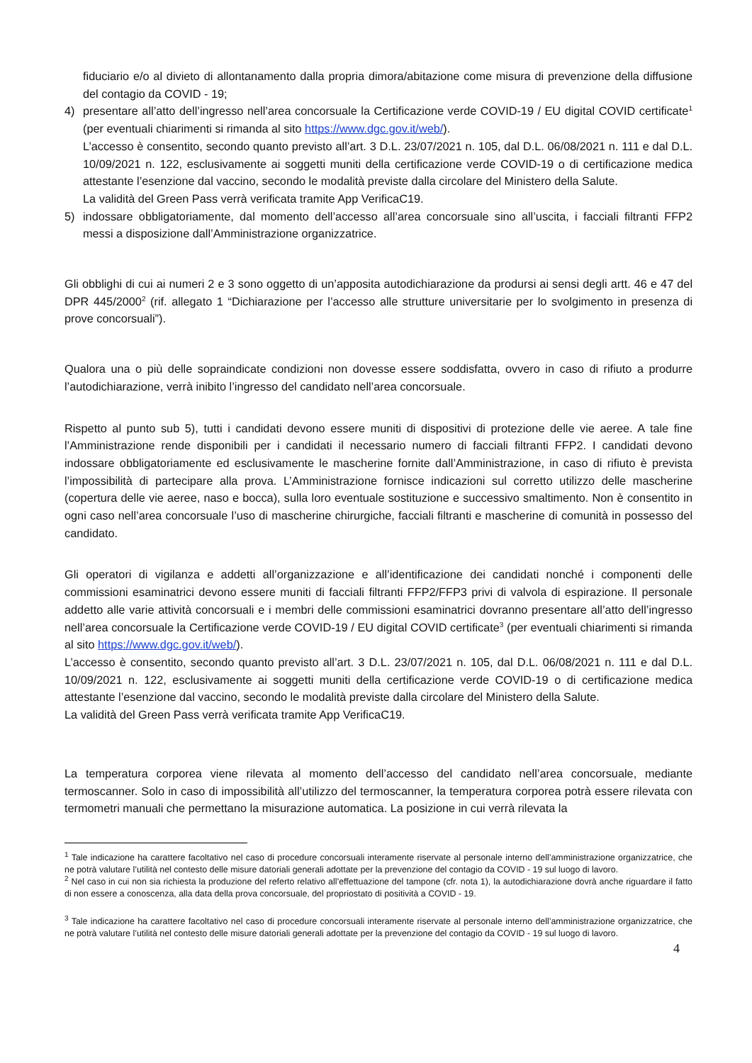fiduciario e/o al divieto di allontanamento dalla propria dimora/abitazione come misura di prevenzione della diffusione del contagio da COVID - 19;
4) presentare all’atto dell’ingresso nell’area concorsuale la Certificazione verde COVID-19 / EU digital COVID certificate<sup>1</sup> (per eventuali chiarimenti si rimanda al sito https://www.dgc.gov.it/web/).
L’accesso è consentito, secondo quanto previsto all’art. 3 D.L. 23/07/2021 n. 105, dal D.L. 06/08/2021 n. 111 e dal D.L. 10/09/2021 n. 122, esclusivamente ai soggetti muniti della certificazione verde COVID-19 o di certificazione medica attestante l’esenzione dal vaccino, secondo le modalità previste dalla circolare del Ministero della Salute.
La validità del Green Pass verrà verificata tramite App VerificaC19.
5) indossare obbligatoriamente, dal momento dell’accesso all’area concorsuale sino all’uscita, i facciali filtranti FFP2 messi a disposizione dall’Amministrazione organizzatrice.
Gli obblighi di cui ai numeri 2 e 3 sono oggetto di un’apposita autodichiarazione da prodursi ai sensi degli artt. 46 e 47 del DPR 445/2000<sup>2</sup> (rif. allegato 1 “Dichiarazione per l’accesso alle strutture universitarie per lo svolgimento in presenza di prove concorsuali”).
Qualora una o più delle sopraindicate condizioni non dovesse essere soddisfatta, ovvero in caso di rifiuto a produrre l’autodichiarazione, verrà inibito l’ingresso del candidato nell’area concorsuale.
Rispetto al punto sub 5), tutti i candidati devono essere muniti di dispositivi di protezione delle vie aeree. A tale fine l’Amministrazione rende disponibili per i candidati il necessario numero di facciali filtranti FFP2. I candidati devono indossare obbligatoriamente ed esclusivamente le mascherine fornite dall’Amministrazione, in caso di rifiuto è prevista l’impossibilità di partecipare alla prova. L’Amministrazione fornisce indicazioni sul corretto utilizzo delle mascherine (copertura delle vie aeree, naso e bocca), sulla loro eventuale sostituzione e successivo smaltimento. Non è consentito in ogni caso nell’area concorsuale l’uso di mascherine chirurgiche, facciali filtranti e mascherine di comunità in possesso del candidato.
Gli operatori di vigilanza e addetti all’organizzazione e all’identificazione dei candidati nonché i componenti delle commissioni esaminatrici devono essere muniti di facciali filtranti FFP2/FFP3 privi di valvola di espirazione. Il personale addetto alle varie attività concorsuali e i membri delle commissioni esaminatrici dovranno presentare all’atto dell’ingresso nell’area concorsuale la Certificazione verde COVID-19 / EU digital COVID certificate<sup>3</sup> (per eventuali chiarimenti si rimanda al sito https://www.dgc.gov.it/web/).
L’accesso è consentito, secondo quanto previsto all’art. 3 D.L. 23/07/2021 n. 105, dal D.L. 06/08/2021 n. 111 e dal D.L. 10/09/2021 n. 122, esclusivamente ai soggetti muniti della certificazione verde COVID-19 o di certificazione medica attestante l’esenzione dal vaccino, secondo le modalità previste dalla circolare del Ministero della Salute.
La validità del Green Pass verrà verificata tramite App VerificaC19.
La temperatura corporea viene rilevata al momento dell’accesso del candidato nell’area concorsuale, mediante termoscanner. Solo in caso di impossibilità all’utilizzo del termoscanner, la temperatura corporea potrà essere rilevata con termometri manuali che permettano la misurazione automatica. La posizione in cui verrà rilevata la
<sup>1</sup> Tale indicazione ha carattere facoltativo nel caso di procedure concorsuali interamente riservate al personale interno dell’amministrazione organizzatrice, che ne potrà valutare l’utilità nel contesto delle misure datoriali generali adottate per la prevenzione del contagio da COVID - 19 sul luogo di lavoro.
<sup>2</sup> Nel caso in cui non sia richiesta la produzione del referto relativo all’effettuazione del tampone (cfr. nota 1), la autodichiarazione dovrà anche riguardare il fatto di non essere a conoscenza, alla data della prova concorsuale, del propriostato di positività a COVID - 19.
<sup>3</sup> Tale indicazione ha carattere facoltativo nel caso di procedure concorsuali interamente riservate al personale interno dell’amministrazione organizzatrice, che ne potrà valutare l’utilità nel contesto delle misure datoriali generali adottate per la prevenzione del contagio da COVID - 19 sul luogo di lavoro.
4